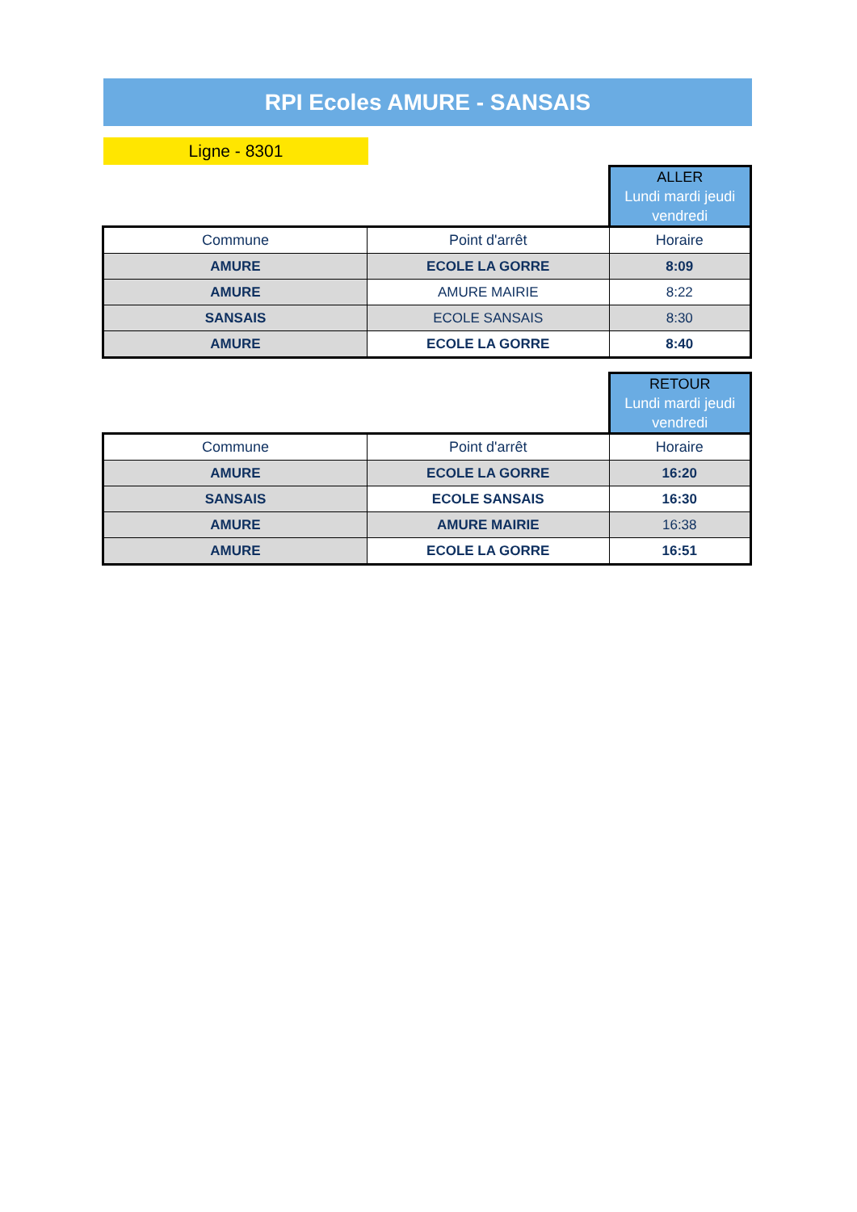RPI Ecoles AMURE - SANSAIS
Ligne - 8301
| | | ALLER Lundi mardi jeudi vendredi |
| Commune | Point d'arrêt | Horaire |
| AMURE | ECOLE LA GORRE | 8:09 |
| AMURE | AMURE MAIRIE | 8:22 |
| SANSAIS | ECOLE SANSAIS | 8:30 |
| AMURE | ECOLE LA GORRE | 8:40 |
| | | RETOUR Lundi mardi jeudi vendredi |
| Commune | Point d'arrêt | Horaire |
| AMURE | ECOLE LA GORRE | 16:20 |
| SANSAIS | ECOLE SANSAIS | 16:30 |
| AMURE | AMURE MAIRIE | 16:38 |
| AMURE | ECOLE LA GORRE | 16:51 |